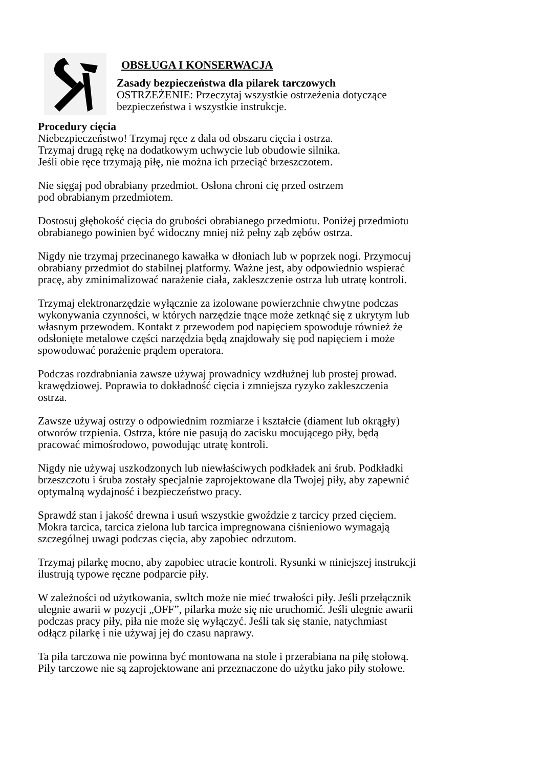OBSŁUGA I KONSERWACJA
Zasady bezpieczeństwa dla pilarek tarczowych
OSTRZEŻENIE: Przeczytaj wszystkie ostrzeżenia dotyczące
bezpieczeństwa i wszystkie instrukcje.
Procedury cięcia
Niebezpieczeństwo! Trzymaj ręce z dala od obszaru cięcia i ostrza.
Trzymaj drugą rękę na dodatkowym uchwycie lub obudowie silnika.
Jeśli obie ręce trzymają piłę, nie można ich przeciąć brzeszczotem.
Nie sięgaj pod obrabiany przedmiot. Osłona chroni cię przed ostrzem
pod obrabianym przedmiotem.
Dostosuj głębokość cięcia do grubości obrabianego przedmiotu. Poniżej przedmiotu
obrabianego powinien być widoczny mniej niż pełny ząb zębów ostrza.
Nigdy nie trzymaj przecinanego kawałka w dłoniach lub w poprzek nogi. Przymocuj
obrabiany przedmiot do stabilnej platformy. Ważne jest, aby odpowiednio wspierać
pracę, aby zminimalizować narażenie ciała, zakleszczenie ostrza lub utratę kontroli.
Trzymaj elektronarzędzie wyłącznie za izolowane powierzchnie chwytne podczas
wykonywania czynności, w których narzędzie tnące może zetknąć się z ukrytym lub
własnym przewodem. Kontakt z przewodem pod napięciem spowoduje również że
odsłonięte metalowe części narzędzia będą znajdowały się pod napięciem i może
spowodować porażenie prądem operatora.
Podczas rozdrabniania zawsze używaj prowadnicy wzdłużnej lub prostej prowad.
krawędziowej. Poprawia to dokładność cięcia i zmniejsza ryzyko zakleszczenia
ostrza.
Zawsze używaj ostrzy o odpowiednim rozmiarze i kształcie (diament lub okrągły)
otworów trzpienia. Ostrza, które nie pasują do zacisku mocującego piły, będą
pracować mimośrodowo, powodując utratę kontroli.
Nigdy nie używaj uszkodzonych lub niewłaściwych podkładek ani śrub. Podkładki
brzeszczotu i śruba zostały specjalnie zaprojektowane dla Twojej piły, aby zapewnić
optymalną wydajność i bezpieczeństwo pracy.
Sprawdź stan i jakość drewna i usuń wszystkie gwoździe z tarcicy przed cięciem.
Mokra tarcica, tarcica zielona lub tarcica impregnowana ciśnieniowo wymagają
szczególnej uwagi podczas cięcia, aby zapobiec odrzutom.
Trzymaj pilarkę mocno, aby zapobiec utracie kontroli. Rysunki w niniejszej instrukcji
ilustrują typowe ręczne podparcie piły.
W zależności od użytkowania, swltch może nie mieć trwałości piły. Jeśli przełącznik
ulegnie awarii w pozycji „OFF”, pilarka może się nie uruchomić. Jeśli ulegnie awarii
podczas pracy piły, piła nie może się wyłączyć. Jeśli tak się stanie, natychmiast
odłącz pilarkę i nie używaj jej do czasu naprawy.
Ta piła tarczowa nie powinna być montowana na stole i przerabiana na piłę stołową.
Piły tarczowe nie są zaprojektowane ani przeznaczone do użytku jako piły stołowe.